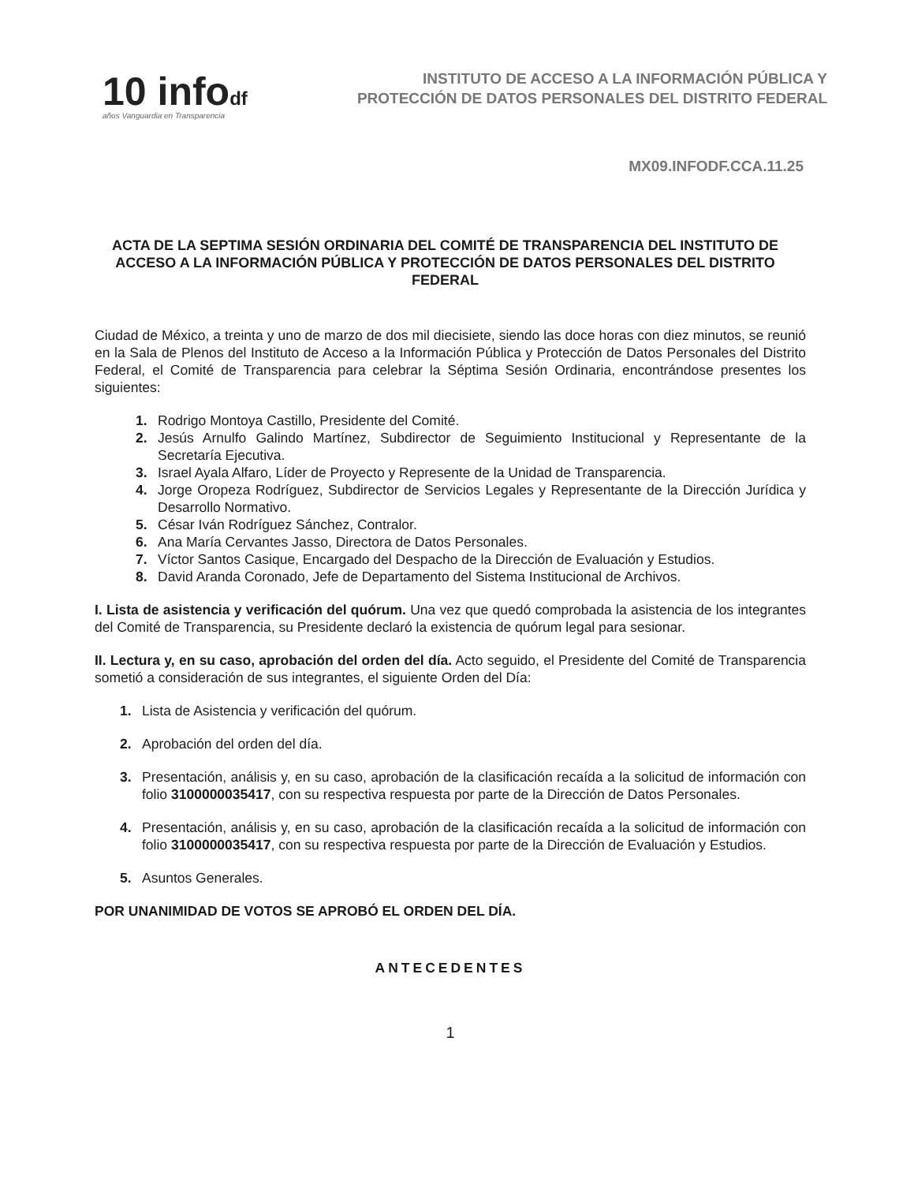10 infodf
años Vanguardia en Transparencia
INSTITUTO DE ACCESO A LA INFORMACIÓN PÚBLICA Y
PROTECCIÓN DE DATOS PERSONALES DEL DISTRITO FEDERAL
MX09.INFODF.CCA.11.25
ACTA DE LA SEPTIMA SESIÓN ORDINARIA DEL COMITÉ DE TRANSPARENCIA DEL INSTITUTO DE ACCESO A LA INFORMACIÓN PÚBLICA Y PROTECCIÓN DE DATOS PERSONALES DEL DISTRITO FEDERAL
Ciudad de México, a treinta y uno de marzo de dos mil diecisiete, siendo las doce horas con diez minutos, se reunió en la Sala de Plenos del Instituto de Acceso a la Información Pública y Protección de Datos Personales del Distrito Federal, el Comité de Transparencia para celebrar la Séptima Sesión Ordinaria, encontrándose presentes los siguientes:
1. Rodrigo Montoya Castillo, Presidente del Comité.
2. Jesús Arnulfo Galindo Martínez, Subdirector de Seguimiento Institucional y Representante de la Secretaría Ejecutiva.
3. Israel Ayala Alfaro, Líder de Proyecto y Represente de la Unidad de Transparencia.
4. Jorge Oropeza Rodríguez, Subdirector de Servicios Legales y Representante de la Dirección Jurídica y Desarrollo Normativo.
5. César Iván Rodríguez Sánchez, Contralor.
6. Ana María Cervantes Jasso, Directora de Datos Personales.
7. Víctor Santos Casique, Encargado del Despacho de la Dirección de Evaluación y Estudios.
8. David Aranda Coronado, Jefe de Departamento del Sistema Institucional de Archivos.
I. Lista de asistencia y verificación del quórum. Una vez que quedó comprobada la asistencia de los integrantes del Comité de Transparencia, su Presidente declaró la existencia de quórum legal para sesionar.
II. Lectura y, en su caso, aprobación del orden del día. Acto seguido, el Presidente del Comité de Transparencia sometió a consideración de sus integrantes, el siguiente Orden del Día:
1. Lista de Asistencia y verificación del quórum.
2. Aprobación del orden del día.
3. Presentación, análisis y, en su caso, aprobación de la clasificación recaída a la solicitud de información con folio 3100000035417, con su respectiva respuesta por parte de la Dirección de Datos Personales.
4. Presentación, análisis y, en su caso, aprobación de la clasificación recaída a la solicitud de información con folio 3100000035417, con su respectiva respuesta por parte de la Dirección de Evaluación y Estudios.
5. Asuntos Generales.
POR UNANIMIDAD DE VOTOS SE APROBÓ EL ORDEN DEL DÍA.
ANTECEDENTES
1